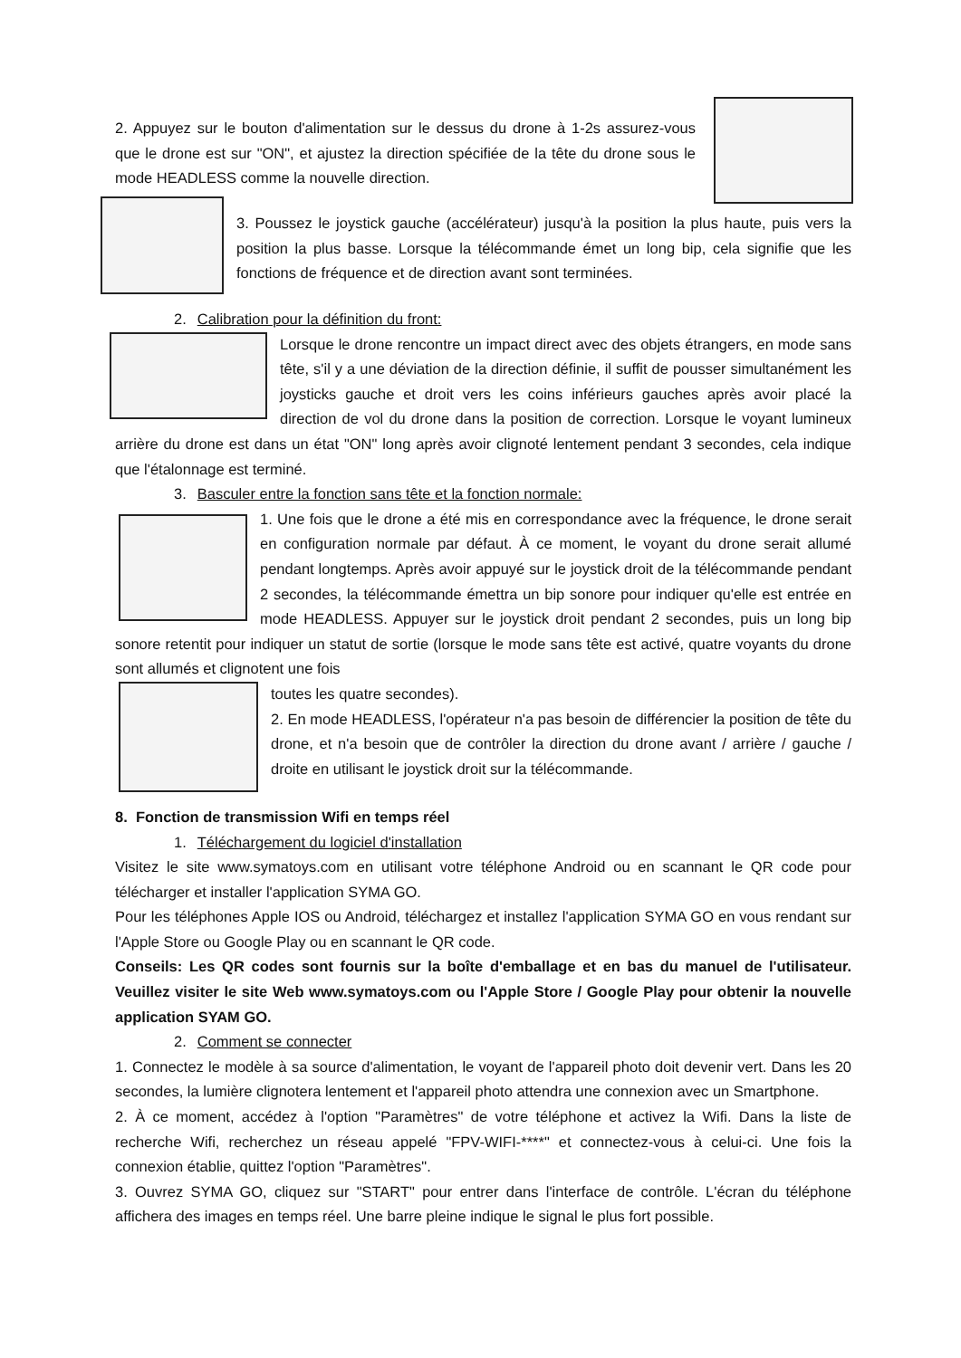2. Appuyez sur le bouton d'alimentation sur le dessus du drone à 1-2s assurez-vous que le drone est sur "ON", et ajustez la direction spécifiée de la tête du drone sous le mode HEADLESS comme la nouvelle direction.
3. Poussez le joystick gauche (accélérateur) jusqu'à la position la plus haute, puis vers la position la plus basse. Lorsque la télécommande émet un long bip, cela signifie que les fonctions de fréquence et de direction avant sont terminées.
2. Calibration pour la définition du front:
Lorsque le drone rencontre un impact direct avec des objets étrangers, en mode sans tête, s'il y a une déviation de la direction définie, il suffit de pousser simultanément les joysticks gauche et droit vers les coins inférieurs gauches après avoir placé la direction de vol du drone dans la position de correction. Lorsque le voyant lumineux arrière du drone est dans un état "ON" long après avoir clignoté lentement pendant 3 secondes, cela indique que l'étalonnage est terminé.
3. Basculer entre la fonction sans tête et la fonction normale:
1. Une fois que le drone a été mis en correspondance avec la fréquence, le drone serait en configuration normale par défaut. À ce moment, le voyant du drone serait allumé pendant longtemps. Après avoir appuyé sur le joystick droit de la télécommande pendant 2 secondes, la télécommande émettra un bip sonore pour indiquer qu'elle est entrée en mode HEADLESS. Appuyer sur le joystick droit pendant 2 secondes, puis un long bip sonore retentit pour indiquer un statut de sortie (lorsque le mode sans tête est activé, quatre voyants du drone sont allumés et clignotent une fois
toutes les quatre secondes).
2. En mode HEADLESS, l'opérateur n'a pas besoin de différencier la position de tête du drone, et n'a besoin que de contrôler la direction du drone avant / arrière / gauche / droite en utilisant le joystick droit sur la télécommande.
8. Fonction de transmission Wifi en temps réel
1. Téléchargement du logiciel d'installation
Visitez le site www.symatoys.com en utilisant votre téléphone Android ou en scannant le QR code pour télécharger et installer l'application SYMA GO.
Pour les téléphones Apple IOS ou Android, téléchargez et installez l'application SYMA GO en vous rendant sur l'Apple Store ou Google Play ou en scannant le QR code.
Conseils: Les QR codes sont fournis sur la boîte d'emballage et en bas du manuel de l'utilisateur. Veuillez visiter le site Web www.symatoys.com ou l'Apple Store / Google Play pour obtenir la nouvelle application SYAM GO.
2. Comment se connecter
1. Connectez le modèle à sa source d'alimentation, le voyant de l'appareil photo doit devenir vert. Dans les 20 secondes, la lumière clignotera lentement et l'appareil photo attendra une connexion avec un Smartphone.
2. À ce moment, accédez à l'option "Paramètres" de votre téléphone et activez la Wifi. Dans la liste de recherche Wifi, recherchez un réseau appelé "FPV-WIFI-****" et connectez-vous à celui-ci. Une fois la connexion établie, quittez l'option "Paramètres".
3. Ouvrez SYMA GO, cliquez sur "START" pour entrer dans l'interface de contrôle. L'écran du téléphone affichera des images en temps réel. Une barre pleine indique le signal le plus fort possible.